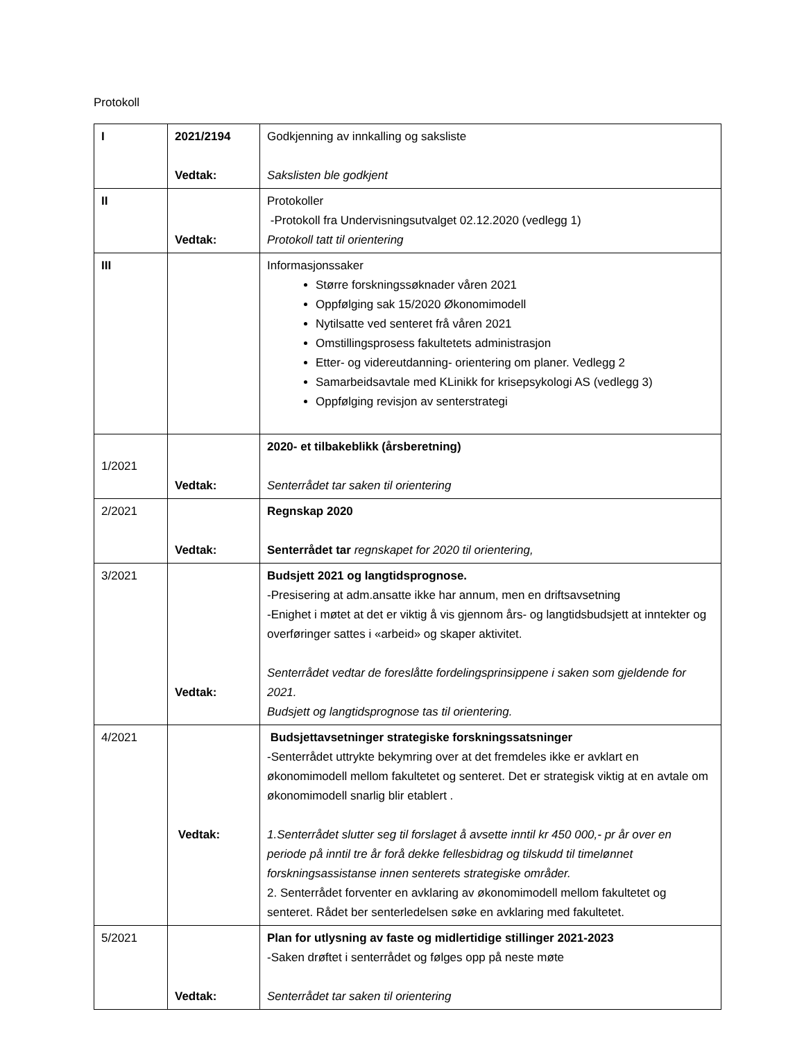Protokoll
| I | 2021/2194 Vedtak: | Godkjenning av innkalling og saksliste Sakslisten ble godkjent |
| II | Vedtak: | Protokoller -Protokoll fra Undervisningsutvalget 02.12.2020 (vedlegg 1) Protokoll tatt til orientering |
| III | | Informasjonssaker Større forskningssøknader våren 2021 Oppfølging sak 15/2020 Økonomimodell Nytilsatte ved senteret frå våren 2021 Omstillingsprosess fakultetets administrasjon Etter- og videreutdanning- orientering om planer. Vedlegg 2 Samarbeidsavtale med KLinikk for krisepsykologi AS (vedlegg 3) Oppfølging revisjon av senterstrategi |
| 1/2021 | Vedtak: | 2020- et tilbakeblikk (årsberetning) Senterrådet tar saken til orientering |
| 2/2021 | Vedtak: | Regnskap 2020 Senterrådet tar regnskapet for 2020 til orientering, |
| 3/2021 | Vedtak: | Budsjett 2021 og langtidsprognose. -Presisering at adm.ansatte ikke har annum, men en driftsavsetning -Enighet i møtet at det er viktig å vis gjennom års- og langtidsbudsjett at inntekter og overføringer sattes i «arbeid» og skaper aktivitet. Senterrådet vedtar de foreslåtte fordelingsprinsippene i saken som gjeldende for 2021. Budsjett og langtidsprognose tas til orientering. |
| 4/2021 | Vedtak: | Budsjettavsetninger strategiske forskningssatsninger -Senterrådet uttrykte bekymring over at det fremdeles ikke er avklart en økonomimodell mellom fakultetet og senteret. Det er strategisk viktig at en avtale om økonomimodell snarlig blir etablert . 1.Senterrådet slutter seg til forslaget å avsette inntil kr 450 000,- pr år over en periode på inntil tre år forå dekke fellesbidrag og tilskudd til timelønnet forskningsassistanse innen senterets strategiske områder. 2. Senterrådet forventer en avklaring av økonomimodell mellom fakultetet og senteret. Rådet ber senterledelsen søke en avklaring med fakultetet. |
| 5/2021 | Vedtak: | Plan for utlysning av faste og midlertidige stillinger 2021-2023 -Saken drøftet i senterrådet og følges opp på neste møte Senterrådet tar saken til orientering |